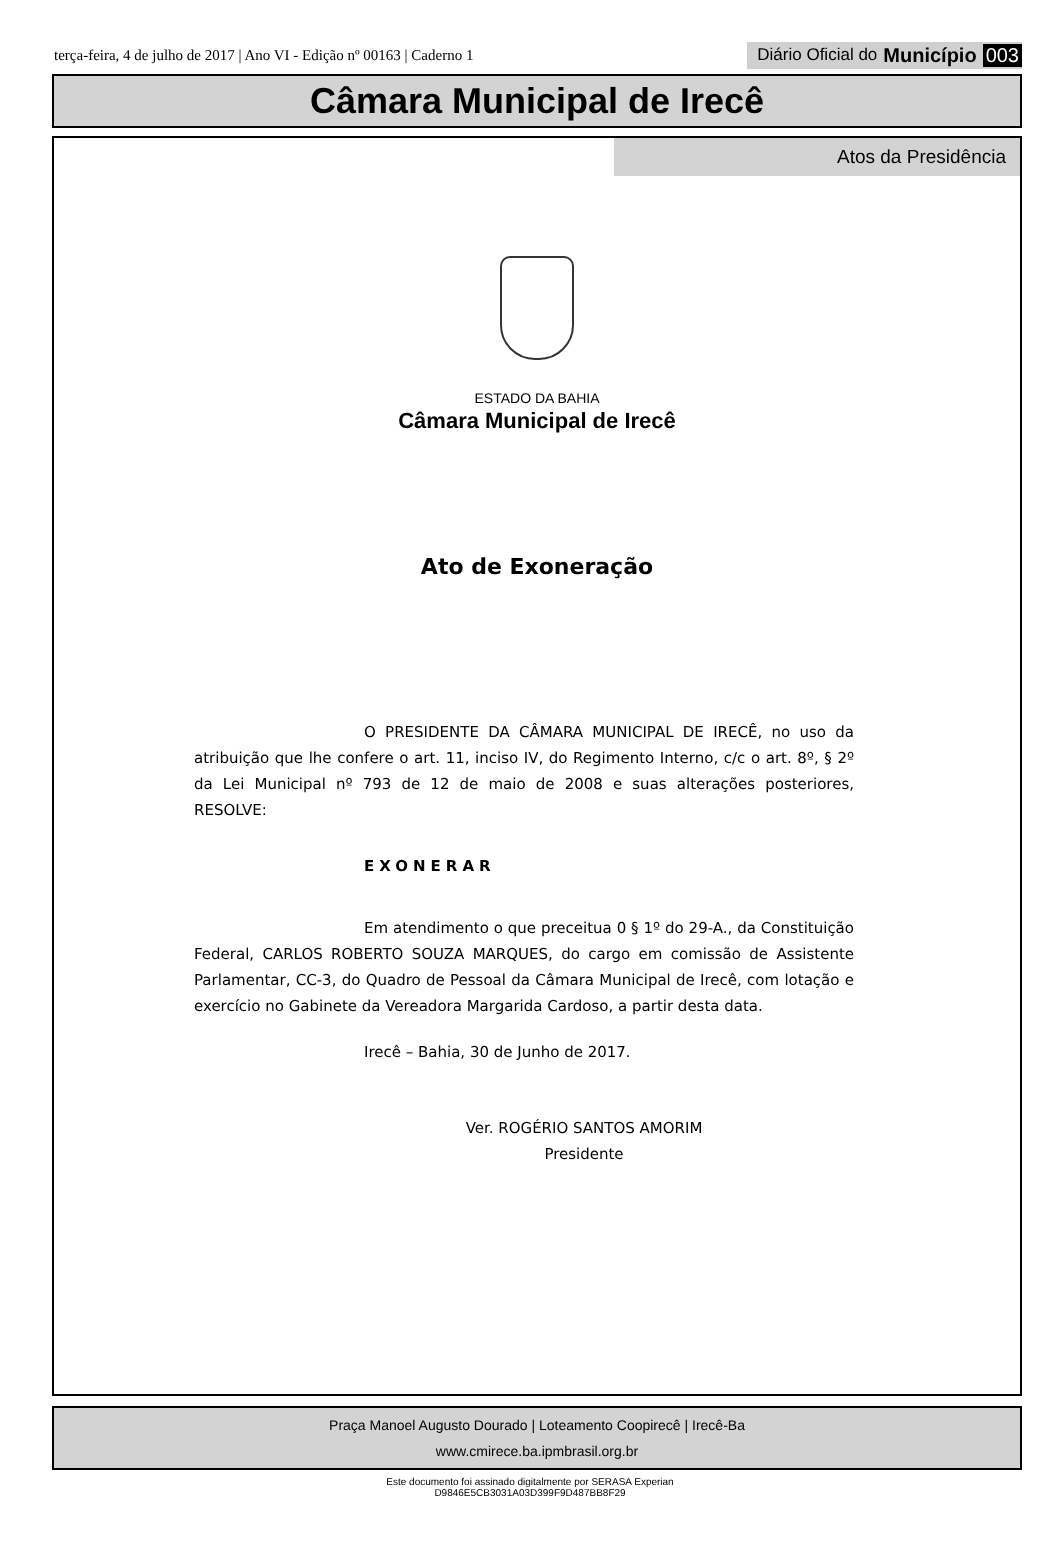terça-feira, 4 de julho de 2017 | Ano VI - Edição nº 00163 | Caderno 1
Diário Oficial do Município 003
Câmara Municipal de Irecê
Atos da Presidência
ESTADO DA BAHIA
Câmara Municipal de Irecê
Ato de Exoneração
O PRESIDENTE DA CÂMARA MUNICIPAL DE IRECÊ, no uso da atribuição que lhe confere o art. 11, inciso IV, do Regimento Interno, c/c o art. 8º, § 2º da Lei Municipal nº 793 de 12 de maio de 2008 e suas alterações posteriores, RESOLVE:
EXONERAR
Em atendimento o que preceitua 0 § 1º do 29-A., da Constituição Federal, CARLOS ROBERTO SOUZA MARQUES, do cargo em comissão de Assistente Parlamentar, CC-3, do Quadro de Pessoal da Câmara Municipal de Irecê, com lotação e exercício no Gabinete da Vereadora Margarida Cardoso, a partir desta data.
Irecê – Bahia, 30 de Junho de 2017.
Ver. ROGÉRIO SANTOS AMORIM
Presidente
Praça Manoel Augusto Dourado | Loteamento Coopirecê | Irecê-Ba
www.cmirece.ba.ipmbrasil.org.br
Este documento foi assinado digitalmente por SERASA Experian
D9846E5CB3031A03D399F9D487BB8F29